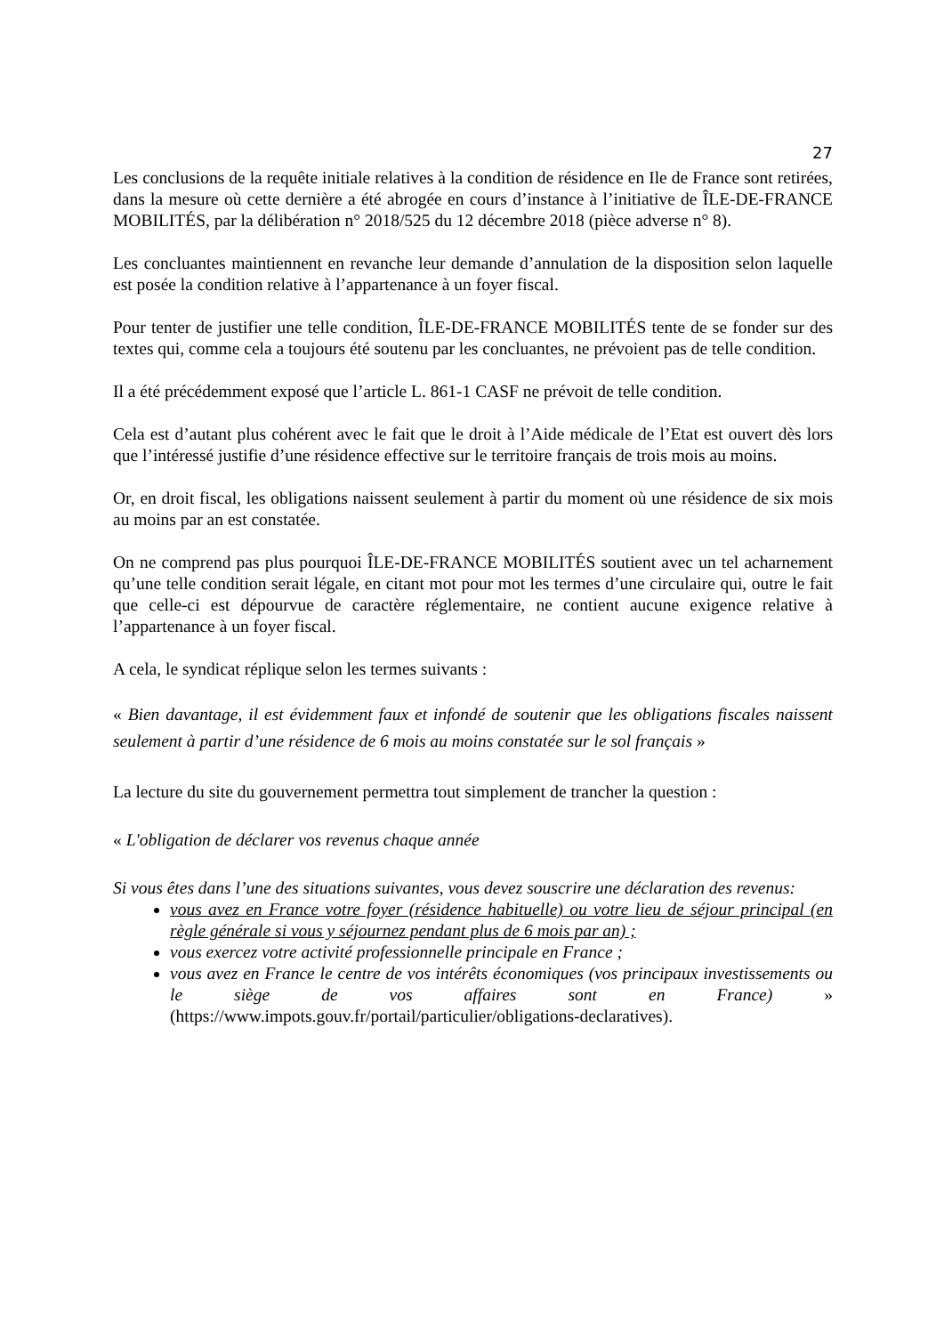27
Les conclusions de la requête initiale relatives à la condition de résidence en Ile de France sont retirées, dans la mesure où cette dernière a été abrogée en cours d’instance à l’initiative de ÎLE-DE-FRANCE MOBILITÉS, par la délibération n° 2018/525 du 12 décembre 2018 (pièce adverse n° 8).
Les concluantes maintiennent en revanche leur demande d’annulation de la disposition selon laquelle est posée la condition relative à l’appartenance à un foyer fiscal.
Pour tenter de justifier une telle condition, ÎLE-DE-FRANCE MOBILITÉS tente de se fonder sur des textes qui, comme cela a toujours été soutenu par les concluantes, ne prévoient pas de telle condition.
Il a été précédemment exposé que l’article L. 861-1 CASF ne prévoit de telle condition.
Cela est d’autant plus cohérent avec le fait que le droit à l’Aide médicale de l’Etat est ouvert dès lors que l’intéressé justifie d’une résidence effective sur le territoire français de trois mois au moins.
Or, en droit fiscal, les obligations naissent seulement à partir du moment où une résidence de six mois au moins par an est constatée.
On ne comprend pas plus pourquoi ÎLE-DE-FRANCE MOBILITÉS soutient avec un tel acharnement qu’une telle condition serait légale, en citant mot pour mot les termes d’une circulaire qui, outre le fait que celle-ci est dépourvue de caractère réglementaire, ne contient aucune exigence relative à l’appartenance à un foyer fiscal.
A cela, le syndicat réplique selon les termes suivants :
« Bien davantage, il est évidemment faux et infondé de soutenir que les obligations fiscales naissent seulement à partir d’une résidence de 6 mois au moins constatée sur le sol français »
La lecture du site du gouvernement permettra tout simplement de trancher la question :
« L'obligation de déclarer vos revenus chaque année
Si vous êtes dans l’une des situations suivantes, vous devez souscrire une déclaration des revenus:
vous avez en France votre foyer (résidence habituelle) ou votre lieu de séjour principal (en règle générale si vous y séjournez pendant plus de 6 mois par an) ;
vous exercez votre activité professionnelle principale en France ;
vous avez en France le centre de vos intérêts économiques (vos principaux investissements ou le siège de vos affaires sont en France) » (https://www.impots.gouv.fr/portail/particulier/obligations-declaratives).